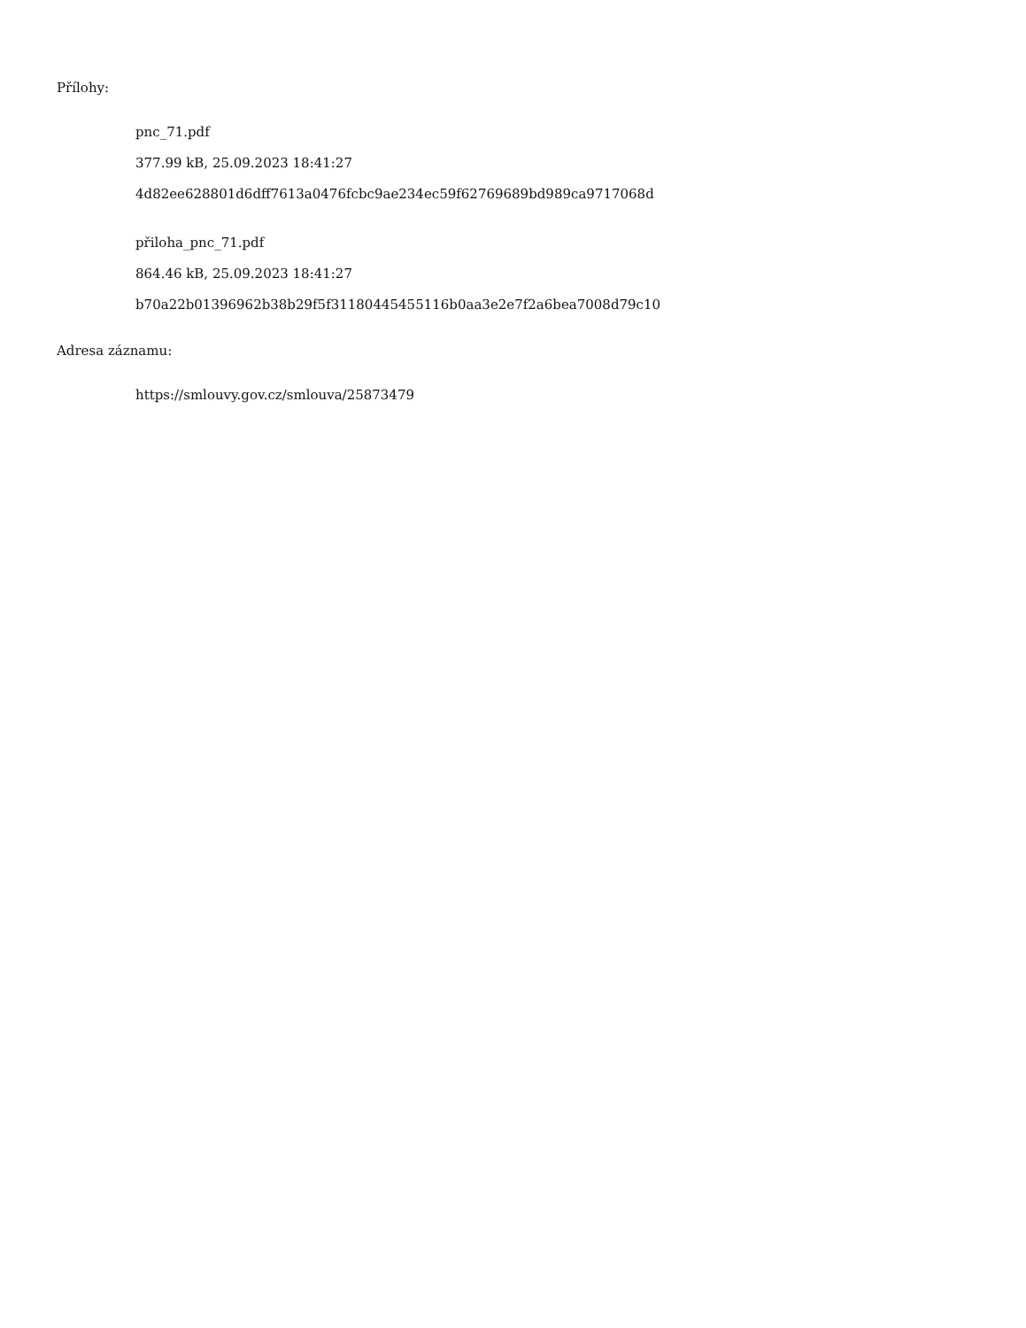Přílohy:
pnc_71.pdf
377.99 kB, 25.09.2023 18:41:27
4d82ee628801d6dff7613a0476fcbc9ae234ec59f62769689bd989ca9717068d
přiloha_pnc_71.pdf
864.46 kB, 25.09.2023 18:41:27
b70a22b01396962b38b29f5f31180445455116b0aa3e2e7f2a6bea7008d79c10
Adresa záznamu:
https://smlouvy.gov.cz/smlouva/25873479